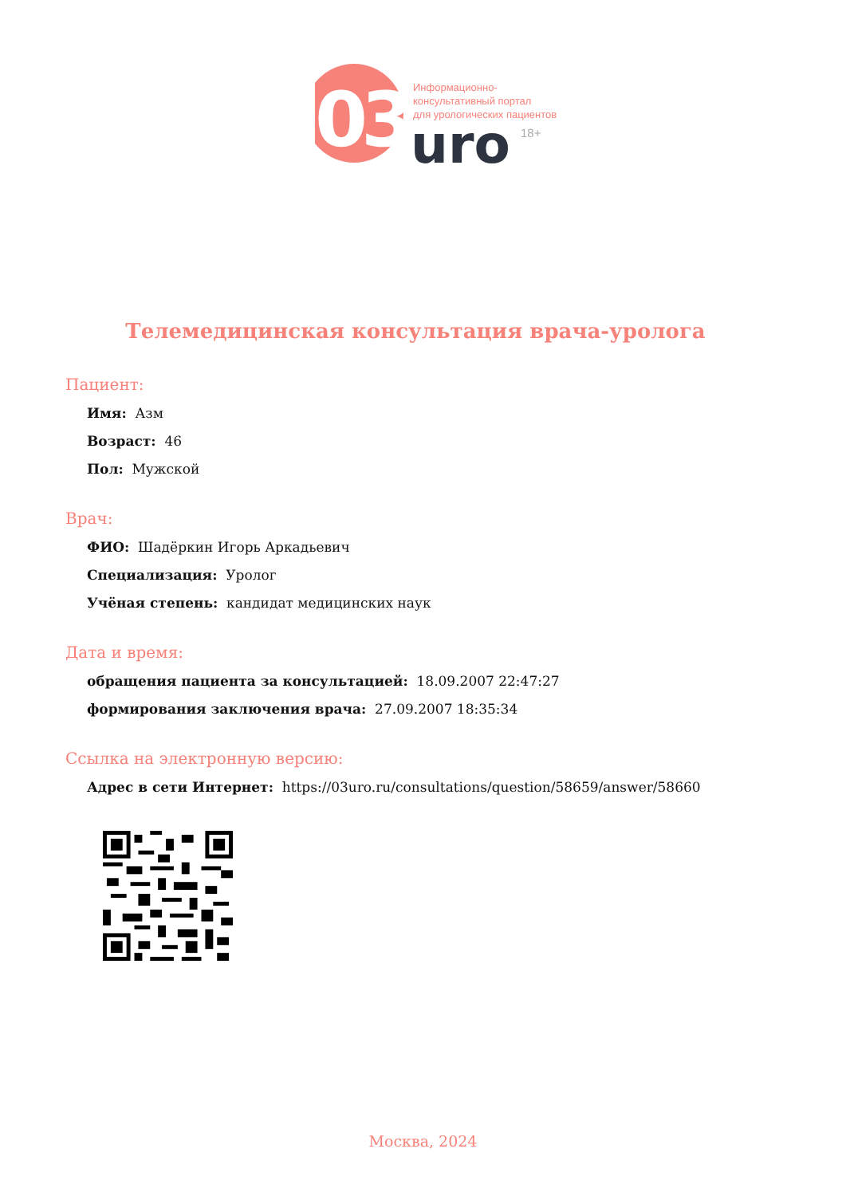03
Информационно-
консультативный портал
для урологических пациентов
uro
18+
Телемедицинская консультация врача-уролога
Пациент:
Имя: Азм
Возраст: 46
Пол: Мужской
Врач:
ФИО: Шадёркин Игорь Аркадьевич
Специализация: Уролог
Учёная степень: кандидат медицинских наук
Дата и время:
обращения пациента за консультацией: 18.09.2007 22:47:27
формирования заключения врача: 27.09.2007 18:35:34
Ссылка на электронную версию:
Адрес в сети Интернет: https://03uro.ru/consultations/question/58659/answer/58660
Москва, 2024